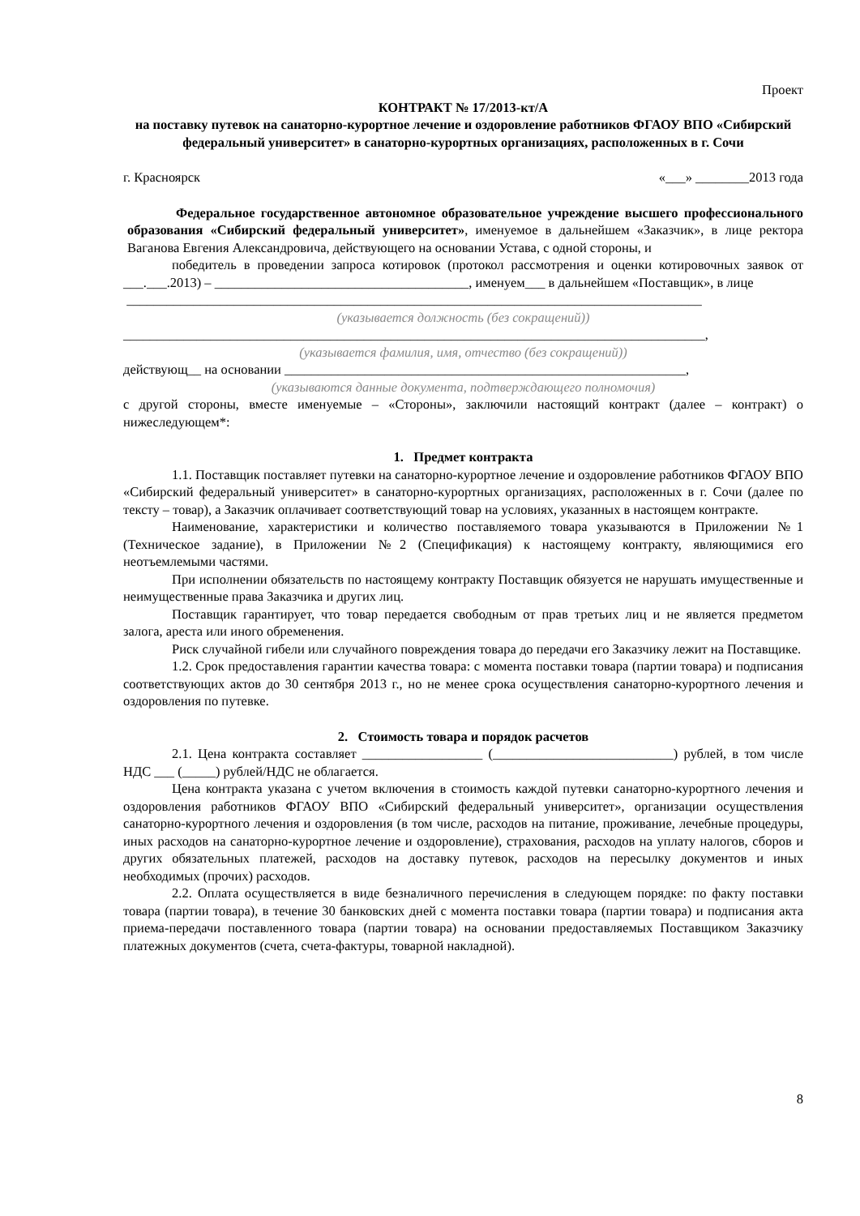Проект
КОНТРАКТ № 17/2013-кт/А
на поставку путевок на санаторно-курортное лечение и оздоровление работников ФГАОУ ВПО «Сибирский федеральный университет» в санаторно-курортных организациях, расположенных в г. Сочи
г. Красноярск «___» ________2013 года
Федеральное государственное автономное образовательное учреждение высшего профессионального образования «Сибирский федеральный университет», именуемое в дальнейшем «Заказчик», в лице ректора Ваганова Евгения Александровича, действующего на основании Устава, с одной стороны, и
победитель в проведении запроса котировок (протокол рассмотрения и оценки котировочных заявок от ___.___.2013) – ______________________________________, именуем___ в дальнейшем «Поставщик», в лице
______________________________________________________________________________________
(указывается должность (без сокращений))
_______________________________________________________________________________________,
(указывается фамилия, имя, отчество (без сокращений))
действующ__ на основании ____________________________________________________________,
(указываются данные документа, подтверждающего полномочия)
с другой стороны, вместе именуемые – «Стороны», заключили настоящий контракт (далее – контракт) о нижеследующем*:
1. Предмет контракта
1.1. Поставщик поставляет путевки на санаторно-курортное лечение и оздоровление работников ФГАОУ ВПО «Сибирский федеральный университет» в санаторно-курортных организациях, расположенных в г. Сочи (далее по тексту – товар), а Заказчик оплачивает соответствующий товар на условиях, указанных в настоящем контракте.
Наименование, характеристики и количество поставляемого товара указываются в Приложении №1 (Техническое задание), в Приложении №2 (Спецификация) к настоящему контракту, являющимися его неотъемлемыми частями.
При исполнении обязательств по настоящему контракту Поставщик обязуется не нарушать имущественные и неимущественные права Заказчика и других лиц.
Поставщик гарантирует, что товар передается свободным от прав третьих лиц и не является предметом залога, ареста или иного обременения.
Риск случайной гибели или случайного повреждения товара до передачи его Заказчику лежит на Поставщике.
1.2. Срок предоставления гарантии качества товара: с момента поставки товара (партии товара) и подписания соответствующих актов до 30 сентября 2013 г., но не менее срока осуществления санаторно-курортного лечения и оздоровления по путевке.
2. Стоимость товара и порядок расчетов
2.1. Цена контракта составляет __________________ (___________________________) рублей, в том числе НДС ___ (_____) рублей/НДС не облагается.
Цена контракта указана с учетом включения в стоимость каждой путевки санаторно-курортного лечения и оздоровления работников ФГАОУ ВПО «Сибирский федеральный университет», организации осуществления санаторно-курортного лечения и оздоровления (в том числе, расходов на питание, проживание, лечебные процедуры, иных расходов на санаторно-курортное лечение и оздоровление), страхования, расходов на уплату налогов, сборов и других обязательных платежей, расходов на доставку путевок, расходов на пересылку документов и иных необходимых (прочих) расходов.
2.2. Оплата осуществляется в виде безналичного перечисления в следующем порядке: по факту поставки товара (партии товара), в течение 30 банковских дней с момента поставки товара (партии товара) и подписания акта приема-передачи поставленного товара (партии товара) на основании предоставляемых Поставщиком Заказчику платежных документов (счета, счета-фактуры, товарной накладной).
8